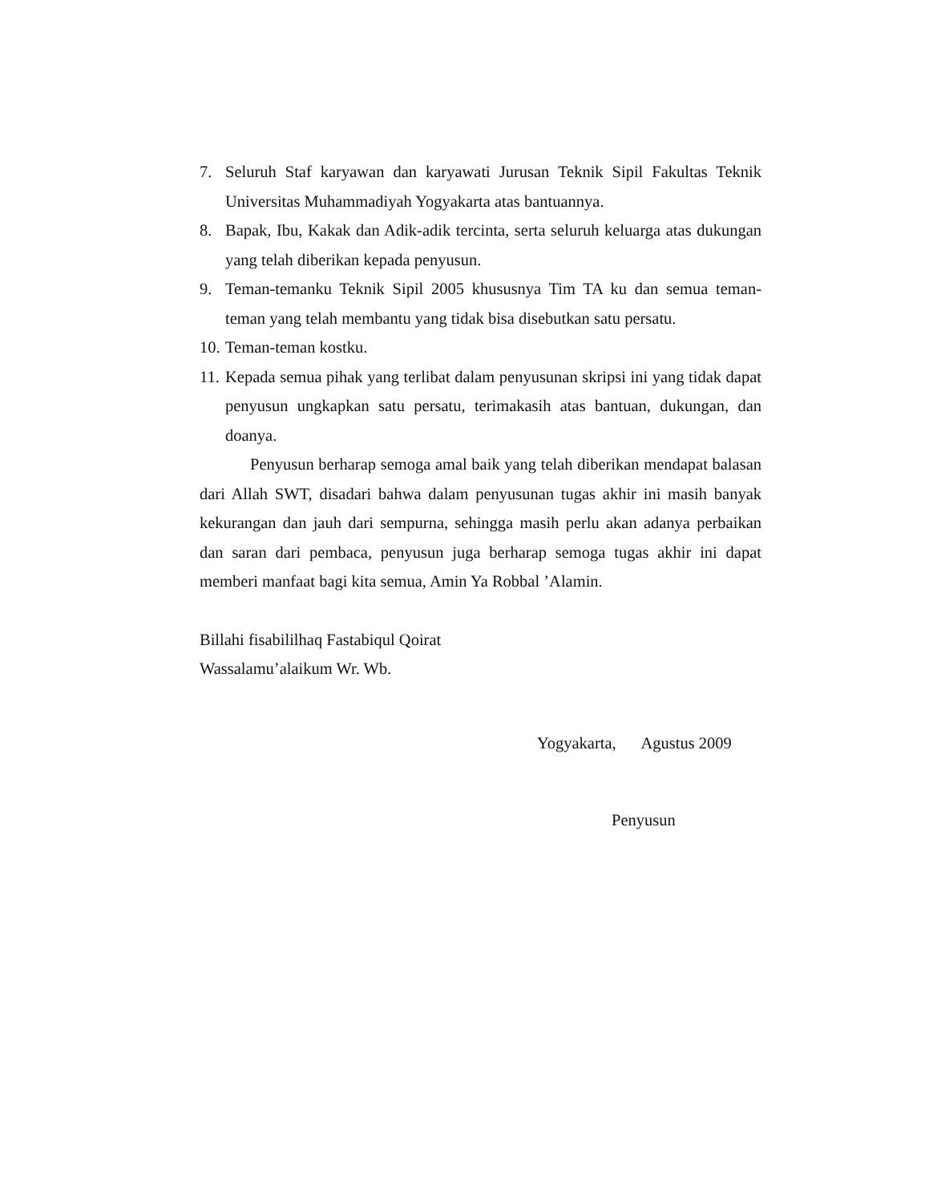7. Seluruh Staf karyawan dan karyawati Jurusan Teknik Sipil Fakultas Teknik Universitas Muhammadiyah Yogyakarta atas bantuannya.
8. Bapak, Ibu, Kakak dan Adik-adik tercinta, serta seluruh keluarga atas dukungan yang telah diberikan kepada penyusun.
9. Teman-temanku Teknik Sipil 2005 khususnya Tim TA ku dan semua teman-teman yang telah membantu yang tidak bisa disebutkan satu persatu.
10. Teman-teman kostku.
11. Kepada semua pihak yang terlibat dalam penyusunan skripsi ini yang tidak dapat penyusun ungkapkan satu persatu, terimakasih atas bantuan, dukungan, dan doanya.
Penyusun berharap semoga amal baik yang telah diberikan mendapat balasan dari Allah SWT, disadari bahwa dalam penyusunan tugas akhir ini masih banyak kekurangan dan jauh dari sempurna, sehingga masih perlu akan adanya perbaikan dan saran dari pembaca, penyusun juga berharap semoga tugas akhir ini dapat memberi manfaat bagi kita semua, Amin Ya Robbal ’Alamin.
Billahi fisabililhaq Fastabiqul Qoirat
Wassalamu’alaikum Wr. Wb.
Yogyakarta, Agustus 2009
Penyusun